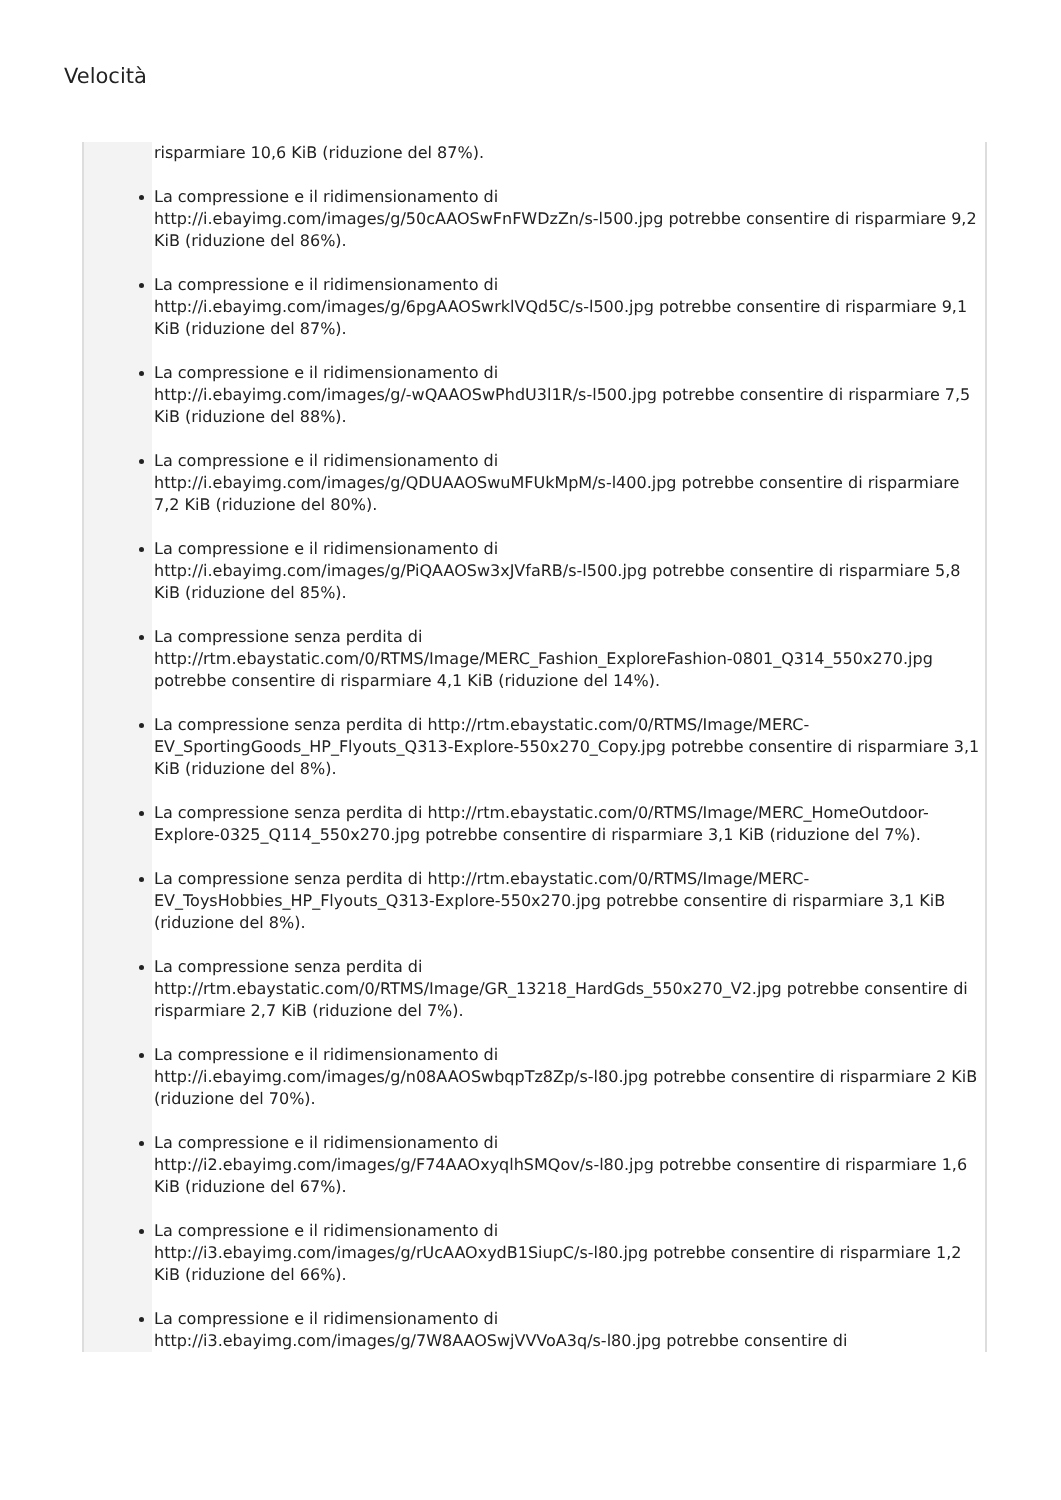Velocità
risparmiare 10,6 KiB (riduzione del 87%).
La compressione e il ridimensionamento di
http://i.ebayimg.com/images/g/50cAAOSwFnFWDzZn/s-l500.jpg potrebbe consentire di risparmiare 9,2 KiB (riduzione del 86%).
La compressione e il ridimensionamento di
http://i.ebayimg.com/images/g/6pgAAOSwrklVQd5C/s-l500.jpg potrebbe consentire di risparmiare 9,1 KiB (riduzione del 87%).
La compressione e il ridimensionamento di
http://i.ebayimg.com/images/g/-wQAAOSwPhdU3l1R/s-l500.jpg potrebbe consentire di risparmiare 7,5 KiB (riduzione del 88%).
La compressione e il ridimensionamento di
http://i.ebayimg.com/images/g/QDUAAOSwuMFUkMpM/s-l400.jpg potrebbe consentire di risparmiare 7,2 KiB (riduzione del 80%).
La compressione e il ridimensionamento di
http://i.ebayimg.com/images/g/PiQAAOSw3xJVfaRB/s-l500.jpg potrebbe consentire di risparmiare 5,8 KiB (riduzione del 85%).
La compressione senza perdita di http://rtm.ebaystatic.com/0/RTMS/Image/MERC_Fashion_ExploreFashion-0801_Q314_550x270.jpg potrebbe consentire di risparmiare 4,1 KiB (riduzione del 14%).
La compressione senza perdita di http://rtm.ebaystatic.com/0/RTMS/Image/MERC-EV_SportingGoods_HP_Flyouts_Q313-Explore-550x270_Copy.jpg potrebbe consentire di risparmiare 3,1 KiB (riduzione del 8%).
La compressione senza perdita di http://rtm.ebaystatic.com/0/RTMS/Image/MERC_HomeOutdoor-Explore-0325_Q114_550x270.jpg potrebbe consentire di risparmiare 3,1 KiB (riduzione del 7%).
La compressione senza perdita di http://rtm.ebaystatic.com/0/RTMS/Image/MERC-EV_ToysHobbies_HP_Flyouts_Q313-Explore-550x270.jpg potrebbe consentire di risparmiare 3,1 KiB (riduzione del 8%).
La compressione senza perdita di
http://rtm.ebaystatic.com/0/RTMS/Image/GR_13218_HardGds_550x270_V2.jpg potrebbe consentire di risparmiare 2,7 KiB (riduzione del 7%).
La compressione e il ridimensionamento di
http://i.ebayimg.com/images/g/n08AAOSwbqpTz8Zp/s-l80.jpg potrebbe consentire di risparmiare 2 KiB (riduzione del 70%).
La compressione e il ridimensionamento di
http://i2.ebayimg.com/images/g/F74AAOxyqlhSMQov/s-l80.jpg potrebbe consentire di risparmiare 1,6 KiB (riduzione del 67%).
La compressione e il ridimensionamento di
http://i3.ebayimg.com/images/g/rUcAAOxydB1SiupC/s-l80.jpg potrebbe consentire di risparmiare 1,2 KiB (riduzione del 66%).
La compressione e il ridimensionamento di
http://i3.ebayimg.com/images/g/7W8AAOSwjVVVoA3q/s-l80.jpg potrebbe consentire di